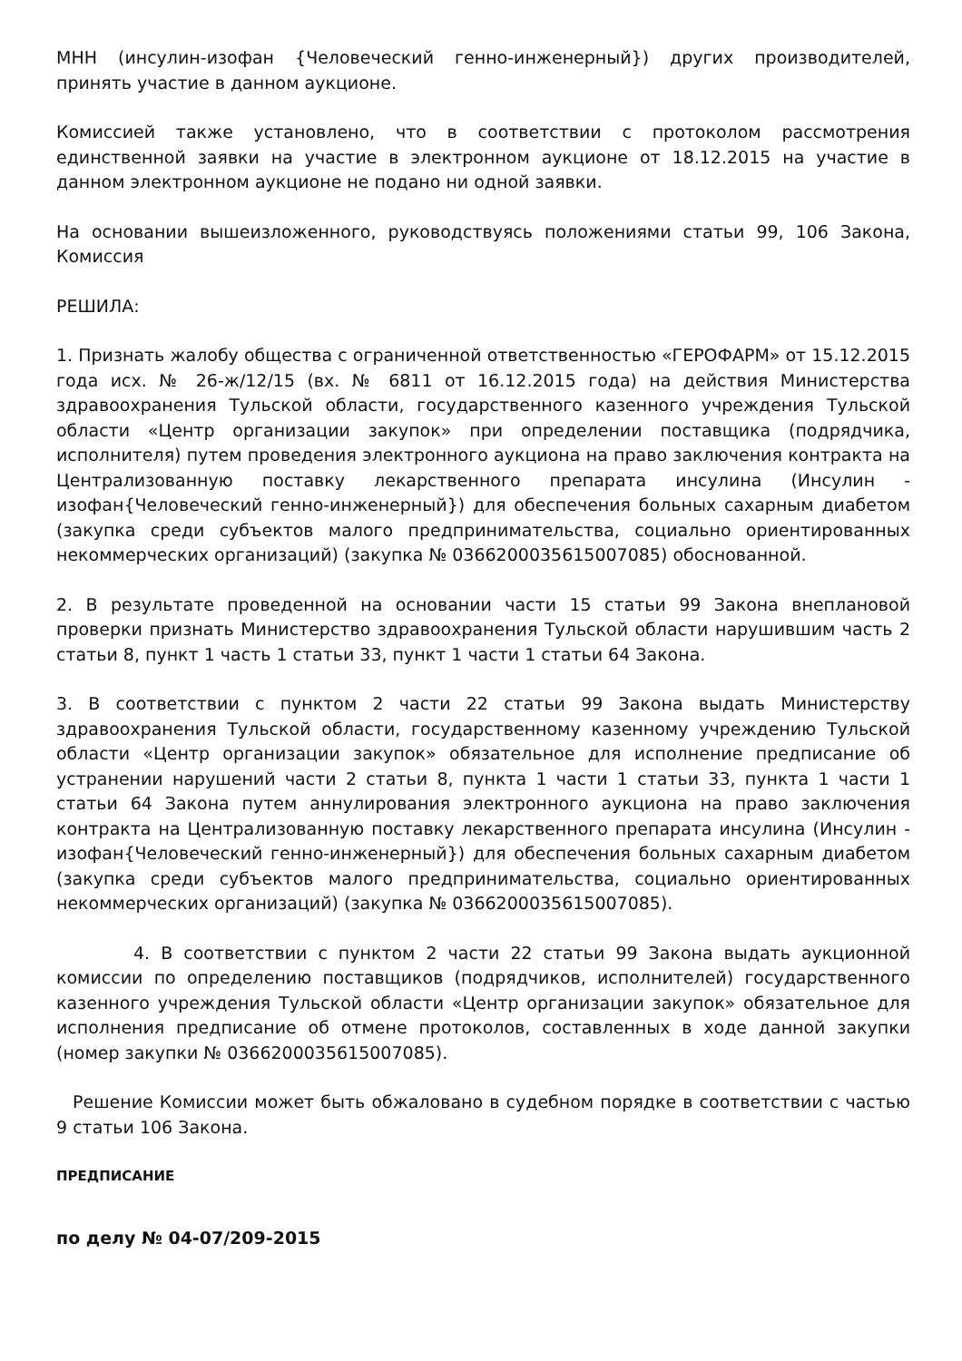МНН (инсулин-изофан {Человеческий генно-инженерный}) других производителей, принять участие в данном аукционе.
Комиссией также установлено, что в соответствии с протоколом рассмотрения единственной заявки на участие в электронном аукционе от 18.12.2015 на участие в данном электронном аукционе не подано ни одной заявки.
На основании вышеизложенного, руководствуясь положениями статьи 99, 106 Закона, Комиссия
РЕШИЛА:
1. Признать жалобу общества с ограниченной ответственностью «ГЕРОФАРМ» от 15.12.2015 года исх. № 26-ж/12/15 (вх. № 6811 от 16.12.2015 года) на действия Министерства здравоохранения Тульской области, государственного казенного учреждения Тульской области «Центр организации закупок» при определении поставщика (подрядчика, исполнителя) путем проведения электронного аукциона на право заключения контракта на Централизованную поставку лекарственного препарата инсулина (Инсулин - изофан{Человеческий генно-инженерный}) для обеспечения больных сахарным диабетом (закупка среди субъектов малого предпринимательства, социально ориентированных некоммерческих организаций) (закупка № 0366200035615007085) обоснованной.
2. В результате проведенной на основании части 15 статьи 99 Закона внеплановой проверки признать Министерство здравоохранения Тульской области нарушившим часть 2 статьи 8, пункт 1 часть 1 статьи 33, пункт 1 части 1 статьи 64 Закона.
3. В соответствии с пунктом 2 части 22 статьи 99 Закона выдать Министерству здравоохранения Тульской области, государственному казенному учреждению Тульской области «Центр организации закупок» обязательное для исполнение предписание об устранении нарушений части 2 статьи 8, пункта 1 части 1 статьи 33, пункта 1 части 1 статьи 64 Закона путем аннулирования электронного аукциона на право заключения контракта на Централизованную поставку лекарственного препарата инсулина (Инсулин - изофан{Человеческий генно-инженерный}) для обеспечения больных сахарным диабетом (закупка среди субъектов малого предпринимательства, социально ориентированных некоммерческих организаций) (закупка № 0366200035615007085).
4. В соответствии с пунктом 2 части 22 статьи 99 Закона выдать аукционной комиссии по определению поставщиков (подрядчиков, исполнителей) государственного казенного учреждения Тульской области «Центр организации закупок» обязательное для исполнения предписание об отмене протоколов, составленных в ходе данной закупки (номер закупки № 0366200035615007085).
Решение Комиссии может быть обжаловано в судебном порядке в соответствии с частью 9 статьи 106 Закона.
ПРЕДПИСАНИЕ
по делу № 04-07/209-2015